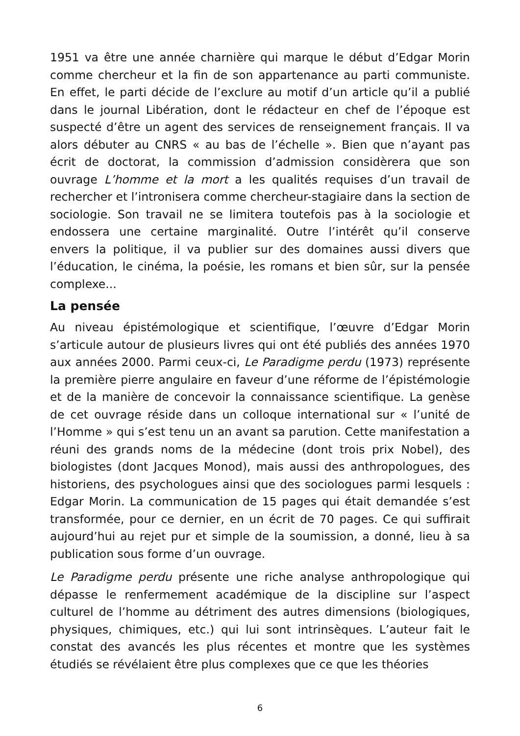1951 va être une année charnière qui marque le début d’Edgar Morin comme chercheur et la fin de son appartenance au parti communiste. En effet, le parti décide de l’exclure au motif d’un article qu’il a publié dans le journal Libération, dont le rédacteur en chef de l’époque est suspecté d’être un agent des services de renseignement français. Il va alors débuter au CNRS « au bas de l’échelle ». Bien que n’ayant pas écrit de doctorat, la commission d’admission considèrera que son ouvrage L’homme et la mort a les qualités requises d’un travail de rechercher et l’intronisera comme chercheur-stagiaire dans la section de sociologie. Son travail ne se limitera toutefois pas à la sociologie et endossera une certaine marginalité. Outre l’intérêt qu’il conserve envers la politique, il va publier sur des domaines aussi divers que l’éducation, le cinéma, la poésie, les romans et bien sûr, sur la pensée complexe...
La pensée
Au niveau épistémologique et scientifique, l’œuvre d’Edgar Morin s’articule autour de plusieurs livres qui ont été publiés des années 1970 aux années 2000. Parmi ceux-ci, Le Paradigme perdu (1973) représente la première pierre angulaire en faveur d’une réforme de l’épistémologie et de la manière de concevoir la connaissance scientifique. La genèse de cet ouvrage réside dans un colloque international sur « l’unité de l’Homme » qui s’est tenu un an avant sa parution. Cette manifestation a réuni des grands noms de la médecine (dont trois prix Nobel), des biologistes (dont Jacques Monod), mais aussi des anthropologues, des historiens, des psychologues ainsi que des sociologues parmi lesquels : Edgar Morin. La communication de 15 pages qui était demandée s’est transformée, pour ce dernier, en un écrit de 70 pages. Ce qui suffirait aujourd’hui au rejet pur et simple de la soumission, a donné, lieu à sa publication sous forme d’un ouvrage.
Le Paradigme perdu présente une riche analyse anthropologique qui dépasse le renfermement académique de la discipline sur l’aspect culturel de l’homme au détriment des autres dimensions (biologiques, physiques, chimiques, etc.) qui lui sont intrinsèques. L’auteur fait le constat des avancés les plus récentes et montre que les systèmes étudiés se révélaient être plus complexes que ce que les théories
6